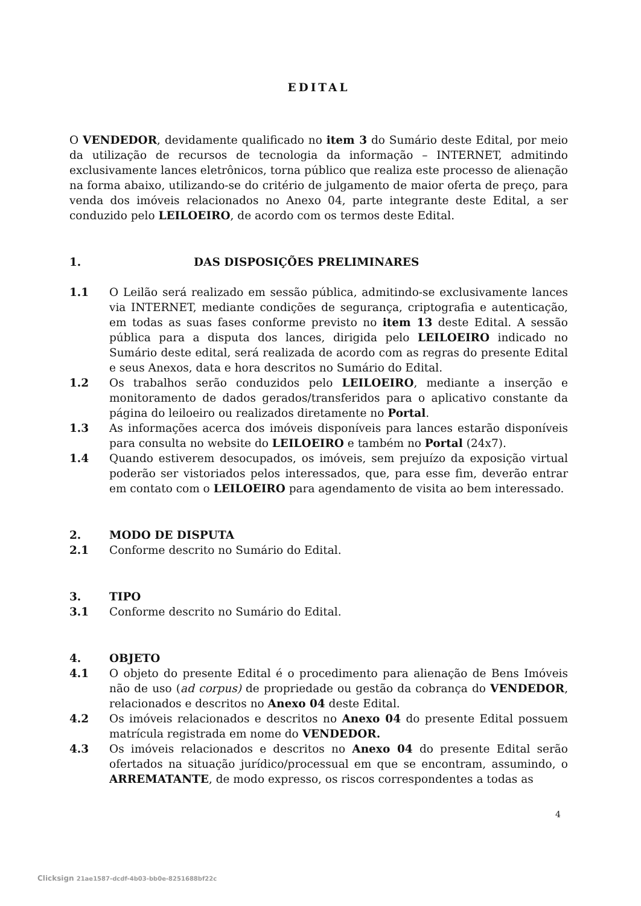EDITAL
O VENDEDOR, devidamente qualificado no item 3 do Sumário deste Edital, por meio da utilização de recursos de tecnologia da informação – INTERNET, admitindo exclusivamente lances eletrônicos, torna público que realiza este processo de alienação na forma abaixo, utilizando-se do critério de julgamento de maior oferta de preço, para venda dos imóveis relacionados no Anexo 04, parte integrante deste Edital, a ser conduzido pelo LEILOEIRO, de acordo com os termos deste Edital.
1. DAS DISPOSIÇÕES PRELIMINARES
1.1 O Leilão será realizado em sessão pública, admitindo-se exclusivamente lances via INTERNET, mediante condições de segurança, criptografia e autenticação, em todas as suas fases conforme previsto no item 13 deste Edital. A sessão pública para a disputa dos lances, dirigida pelo LEILOEIRO indicado no Sumário deste edital, será realizada de acordo com as regras do presente Edital e seus Anexos, data e hora descritos no Sumário do Edital.
1.2 Os trabalhos serão conduzidos pelo LEILOEIRO, mediante a inserção e monitoramento de dados gerados/transferidos para o aplicativo constante da página do leiloeiro ou realizados diretamente no Portal.
1.3 As informações acerca dos imóveis disponíveis para lances estarão disponíveis para consulta no website do LEILOEIRO e também no Portal (24x7).
1.4 Quando estiverem desocupados, os imóveis, sem prejuízo da exposição virtual poderão ser vistoriados pelos interessados, que, para esse fim, deverão entrar em contato com o LEILOEIRO para agendamento de visita ao bem interessado.
2. MODO DE DISPUTA
2.1 Conforme descrito no Sumário do Edital.
3. TIPO
3.1 Conforme descrito no Sumário do Edital.
4. OBJETO
4.1 O objeto do presente Edital é o procedimento para alienação de Bens Imóveis não de uso (ad corpus) de propriedade ou gestão da cobrança do VENDEDOR, relacionados e descritos no Anexo 04 deste Edital.
4.2 Os imóveis relacionados e descritos no Anexo 04 do presente Edital possuem matrícula registrada em nome do VENDEDOR.
4.3 Os imóveis relacionados e descritos no Anexo 04 do presente Edital serão ofertados na situação jurídico/processual em que se encontram, assumindo, o ARREMATANTE, de modo expresso, os riscos correspondentes a todas as
4
Clicksign 21ae1587-dcdf-4b03-bb0e-8251688bf22c